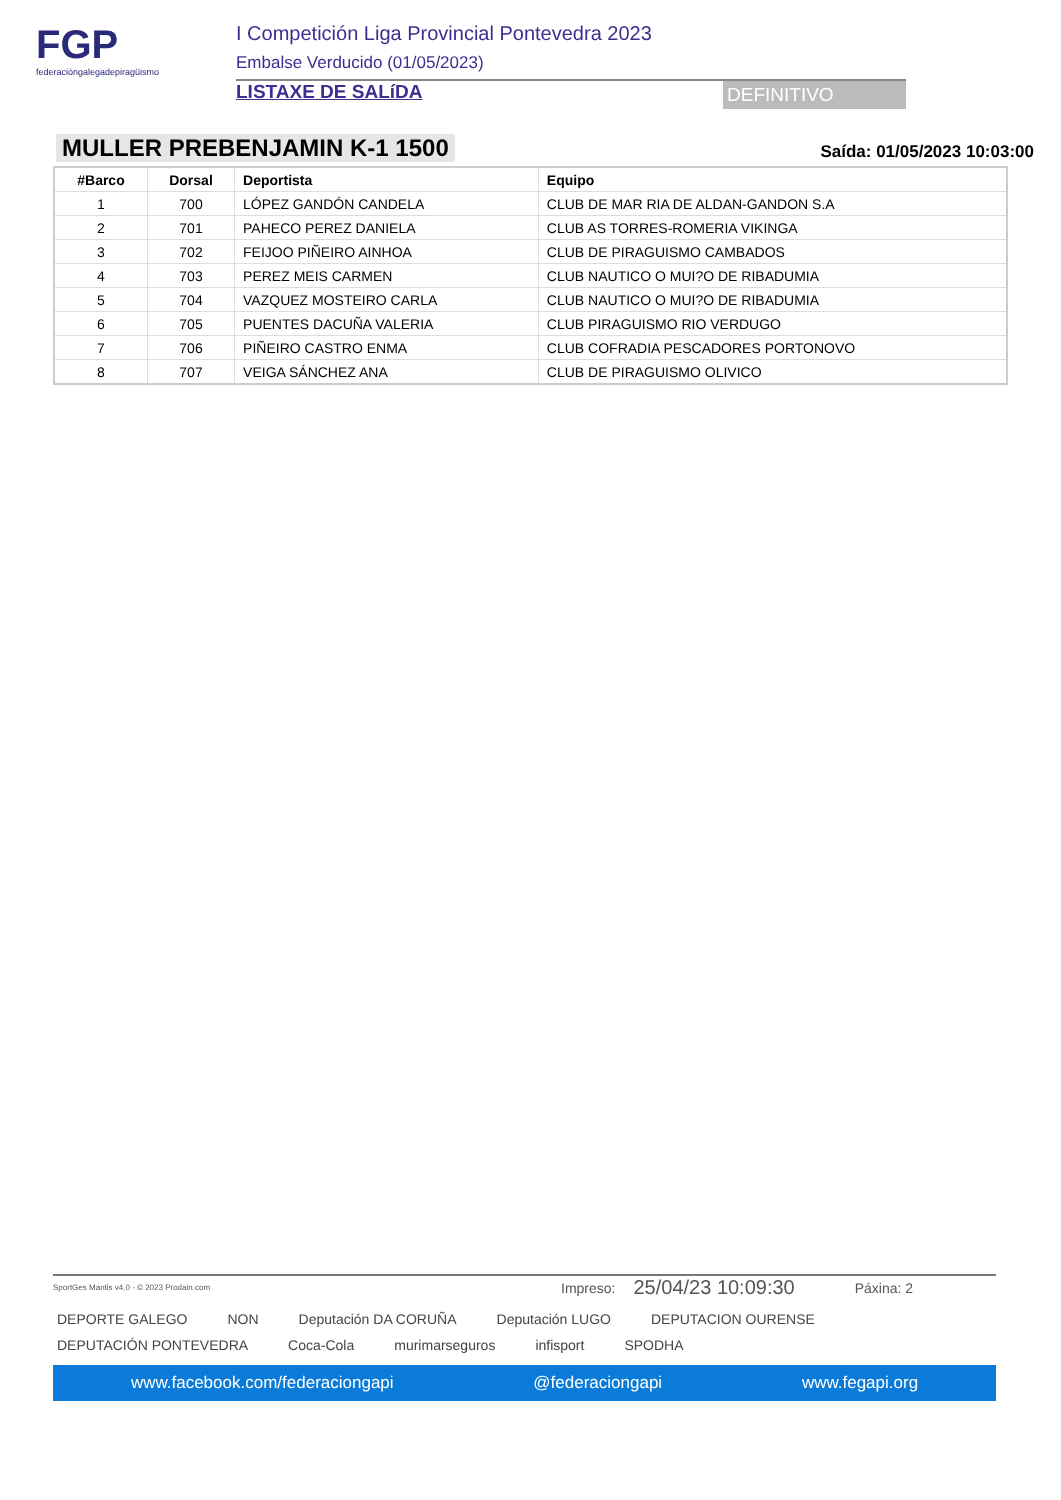FGP
federacióngalegadepiragüismo
I Competición Liga Provincial Pontevedra 2023
Embalse Verducido (01/05/2023)
LISTAXE DE SALíDA
DEFINITIVO
MULLER PREBENJAMIN K-1 1500
Saída: 01/05/2023 10:03:00
| #Barco | Dorsal | Deportista | Equipo |
| --- | --- | --- | --- |
| 1 | 700 | LÓPEZ GANDÓN CANDELA | CLUB DE MAR RIA DE ALDAN-GANDON S.A |
| 2 | 701 | PAHECO PEREZ DANIELA | CLUB AS TORRES-ROMERIA VIKINGA |
| 3 | 702 | FEIJOO PIÑEIRO AINHOA | CLUB DE PIRAGUISMO CAMBADOS |
| 4 | 703 | PEREZ MEIS CARMEN | CLUB NAUTICO O MUI?O DE RIBADUMIA |
| 5 | 704 | VAZQUEZ MOSTEIRO CARLA | CLUB NAUTICO O MUI?O DE RIBADUMIA |
| 6 | 705 | PUENTES DACUÑA VALERIA | CLUB PIRAGUISMO RIO VERDUGO |
| 7 | 706 | PIÑEIRO CASTRO ENMA | CLUB COFRADIA PESCADORES PORTONOVO |
| 8 | 707 | VEIGA SÁNCHEZ ANA | CLUB DE PIRAGUISMO OLIVICO |
SportGes Mantis v4.0 - © 2023 Prodain.com Impreso: 25/04/23 10:09:30 Páxina: 2
DEPORTE GALEGO NON Deputación DA CORUÑA Deputación LUGO DEPUTACION OURENSE DEPUTACIÓN PONTEVEDRA Coca-Cola murimarseguros infisport SPODHA
www.facebook.com/federaciongapi @federaciongapi www.fegapi.org